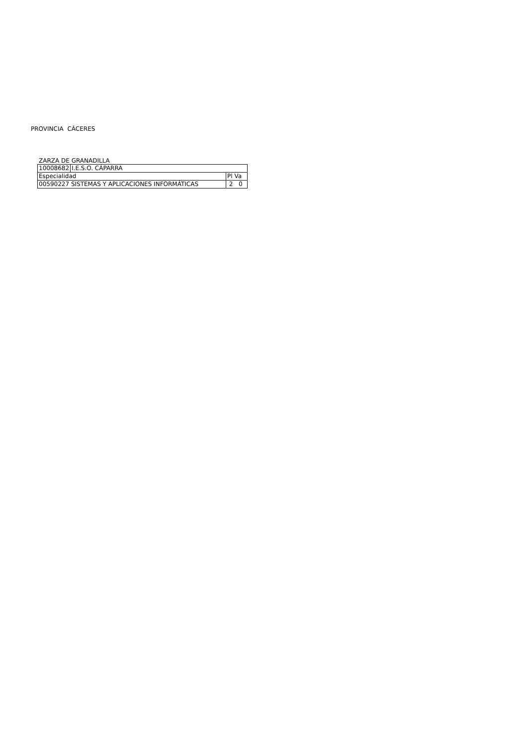PROVINCIA CÁCERES
ZARZA DE GRANADILLA
| 10008682 | I.E.S.O. CÁPARRA | |
| Especialidad | | Pl Va |
| 00590227 SISTEMAS Y APLICACIONES INFORMÁTICAS | | 2 0 |